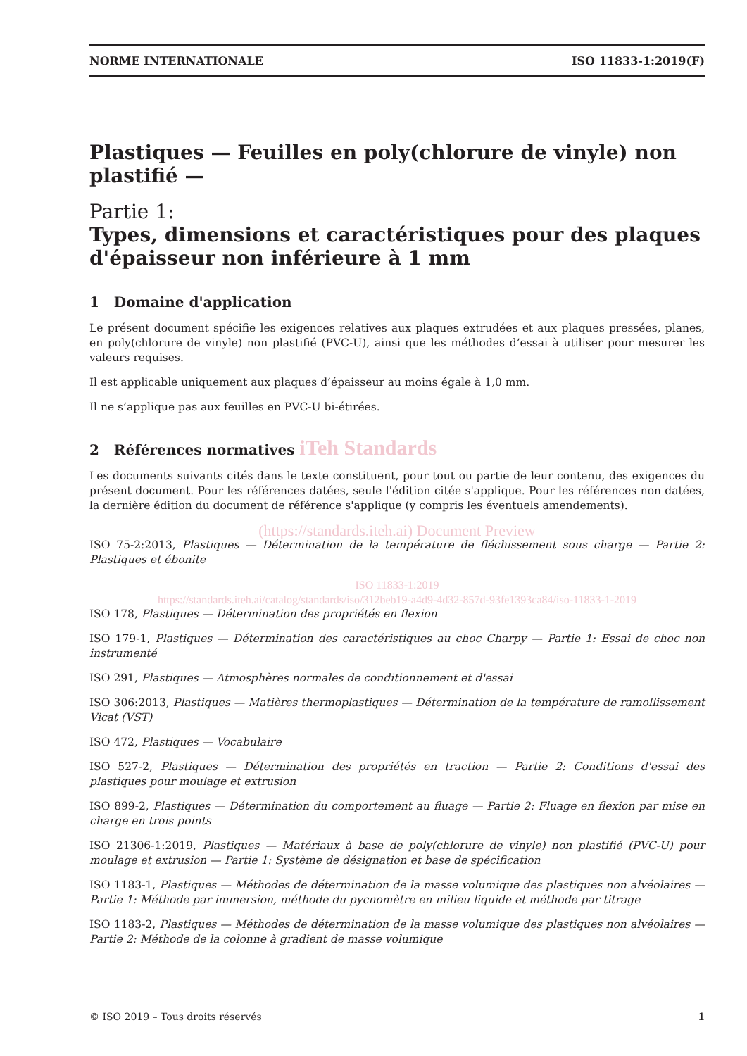NORME INTERNATIONALE ISO 11833-1:2019(F)
Plastiques — Feuilles en poly(chlorure de vinyle) non plastifié —
Partie 1:
Types, dimensions et caractéristiques pour des plaques d'épaisseur non inférieure à 1 mm
1 Domaine d'application
Le présent document spécifie les exigences relatives aux plaques extrudées et aux plaques pressées, planes, en poly(chlorure de vinyle) non plastifié (PVC-U), ainsi que les méthodes d’essai à utiliser pour mesurer les valeurs requises.
Il est applicable uniquement aux plaques d’épaisseur au moins égale à 1,0 mm.
Il ne s’applique pas aux feuilles en PVC-U bi-étirées.
2 Références normatives iTeh Standards
Les documents suivants cités dans le texte constituent, pour tout ou partie de leur contenu, des exigences du présent document. Pour les références datées, seule l'édition citée s'applique. Pour les références non datées, la dernière édition du document de référence s'applique (y compris les éventuels amendements).
(https://standards.iteh.ai) Document Preview
ISO 75-2:2013, Plastiques — Détermination de la température de fléchissement sous charge — Partie 2: Plastiques et ébonite
ISO 11833-1:2019
https://standards.iteh.ai/catalog/standards/iso/312beb19-a4d9-4d32-857d-93fe1393ca84/iso-11833-1-2019
ISO 178, Plastiques — Détermination des propriétés en flexion
ISO 179-1, Plastiques — Détermination des caractéristiques au choc Charpy — Partie 1: Essai de choc non instrumenté
ISO 291, Plastiques — Atmosphères normales de conditionnement et d'essai
ISO 306:2013, Plastiques — Matières thermoplastiques — Détermination de la température de ramollissement Vicat (VST)
ISO 472, Plastiques — Vocabulaire
ISO 527-2, Plastiques — Détermination des propriétés en traction — Partie 2: Conditions d'essai des plastiques pour moulage et extrusion
ISO 899-2, Plastiques — Détermination du comportement au fluage — Partie 2: Fluage en flexion par mise en charge en trois points
ISO 21306-1:2019, Plastiques — Matériaux à base de poly(chlorure de vinyle) non plastifié (PVC-U) pour moulage et extrusion — Partie 1: Système de désignation et base de spécification
ISO 1183-1, Plastiques — Méthodes de détermination de la masse volumique des plastiques non alvéolaires — Partie 1: Méthode par immersion, méthode du pycnomètre en milieu liquide et méthode par titrage
ISO 1183-2, Plastiques — Méthodes de détermination de la masse volumique des plastiques non alvéolaires — Partie 2: Méthode de la colonne à gradient de masse volumique
© ISO 2019 – Tous droits réservés 1